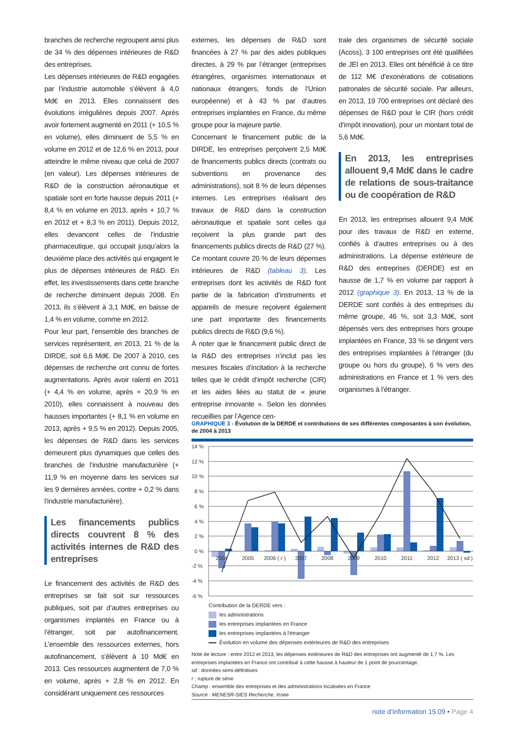branches de recherche regroupent ainsi plus de 34 % des dépenses intérieures de R&D des entreprises.
Les dépenses intérieures de R&D engagées par l’industrie automobile s’élèvent à 4,0 Md€ en 2013. Elles connaissent des évolutions irrégulières depuis 2007. Après avoir fortement augmenté en 2011 (+ 10,5 % en volume), elles diminuent de 5,5 % en volume en 2012 et de 12,6 % en 2013, pour atteindre le même niveau que celui de 2007 (en valeur). Les dépenses intérieures de R&D de la construction aéronautique et spatiale sont en forte hausse depuis 2011 (+ 8,4 % en volume en 2013, après + 10,7 % en 2012 et + 8,3 % en 2011). Depuis 2012, elles devancent celles de l’industrie pharmaceutique, qui occupait jusqu’alors la deuxième place des activités qui engagent le plus de dépenses intérieures de R&D. En effet, les investissements dans cette branche de recherche diminuent depuis 2008. En 2013, ils s’élèvent à 3,1 Md€, en baisse de 1,4 % en volume, comme en 2012.
Pour leur part, l’ensemble des branches de services représentent, en 2013, 21 % de la DIRDE, soit 6,6 Md€. De 2007 à 2010, ces dépenses de recherche ont connu de fortes augmentations. Après avoir ralenti en 2011 (+ 4,4 % en volume, après + 20,9 % en 2010), elles connaissent à nouveau des hausses importantes (+ 8,1 % en volume en 2013, après + 9,5 % en 2012). Depuis 2005, les dépenses de R&D dans les services demeurent plus dynamiques que celles des branches de l’industrie manufacturière (+ 11,9 % en moyenne dans les services sur les 9 dernières années, contre + 0,2 % dans l’industrie manufacturière).
Les financements publics directs couvrent 8 % des activités internes de R&D des entreprises
Le financement des activités de R&D des entreprises se fait soit sur ressources publiques, soit par d’autres entreprises ou organismes implantés en France ou à l’étranger, soit par autofinancement. L’ensemble des ressources externes, hors autofinancement, s’élèvent à 10 Md€ en 2013. Ces ressources augmentent de 7,0 % en volume, après + 2,8 % en 2012. En considérant uniquement ces ressources
externes, les dépenses de R&D sont financées à 27 % par des aides publiques directes, à 29 % par l’étranger (entreprises étrangères, organismes internationaux et nationaux étrangers, fonds de l’Union européenne) et à 43 % par d’autres entreprises implantées en France, du même groupe pour la majeure partie.
Concernant le financement public de la DIRDE, les entreprises perçoivent 2,5 Md€ de financements publics directs (contrats ou subventions en provenance des administrations), soit 8 % de leurs dépenses internes. Les entreprises réalisant des travaux de R&D dans la construction aéronautique et spatiale sont celles qui reçoivent la plus grande part des financements publics directs de R&D (27 %). Ce montant couvre 20 % de leurs dépenses intérieures de R&D (tableau 3). Les entreprises dont les activités de R&D font partie de la fabrication d’instruments et appareils de mesure reçoivent également une part importante des financements publics directs de R&D (9,6 %).
À noter que le financement public direct de la R&D des entreprises n’inclut pas les mesures fiscales d’incitation à la recherche telles que le crédit d’impôt recherche (CIR) et les aides liées au statut de « jeune entreprise innovante ». Selon les données recueillies par l’Agence cen-
trale des organismes de sécurité sociale (Acoss), 3 100 entreprises ont été qualifiées de JEI en 2013. Elles ont bénéficié à ce titre de 112 M€ d’exonérations de cotisations patronales de sécurité sociale. Par ailleurs, en 2013, 19 700 entreprises ont déclaré des dépenses de R&D pour le CIR (hors crédit d’impôt innovation), pour un montant total de 5,6 Md€.
En 2013, les entreprises allouent 9,4 Md€ dans le cadre de relations de sous-traitance ou de coopération de R&D
En 2013, les entreprises allouent 9,4 Md€ pour des travaux de R&D en externe, confiés à d’autres entreprises ou à des administrations. La dépense extérieure de R&D des entreprises (DERDE) est en hausse de 1,7 % en volume par rapport à 2012 (graphique 3). En 2013, 13 % de la DERDE sont confiés à des entreprises du même groupe, 46 %, soit 3,3 Md€, sont dépensés vers des entreprises hors groupe implantées en France, 33 % se dirigent vers des entreprises implantées à l’étranger (du groupe ou hors du groupe), 6 % vers des administrations en France et 1 % vers des organismes à l’étranger.
GRAPHIQUE 3 - Évolution de la DERDE et contributions de ses différentes composantes à son évolution, de 2004 à 2013
14 %
12 %
10 %
8 %
6 %
4 %
2 %
0 %
-2 %
-4 %
-6 %
2004
2005
2006 ( r )
2007
2008
2009
2010
2011
2012
2013 ( sd )
Contribution de la DERDE vers :
les administrations
les entreprises implantées en France
les entreprises implantées à l'étranger
Évolution en volume des dépenses extérieures de R&D des entreprises
Note de lecture : entre 2012 et 2013, les dépenses extérieures de R&D des entreprises ont augmenté de 1,7 %. Les entreprises implantées en France ont contribué à cette hausse à hauteur de 1 point de pourcentage.
sd : données semi-définitives
r : rupture de série
Champ : ensemble des entreprises et des administrations localisées en France
Source : MENESR-SIES Recherche, Insee
note d’information 15.09 • Page 4